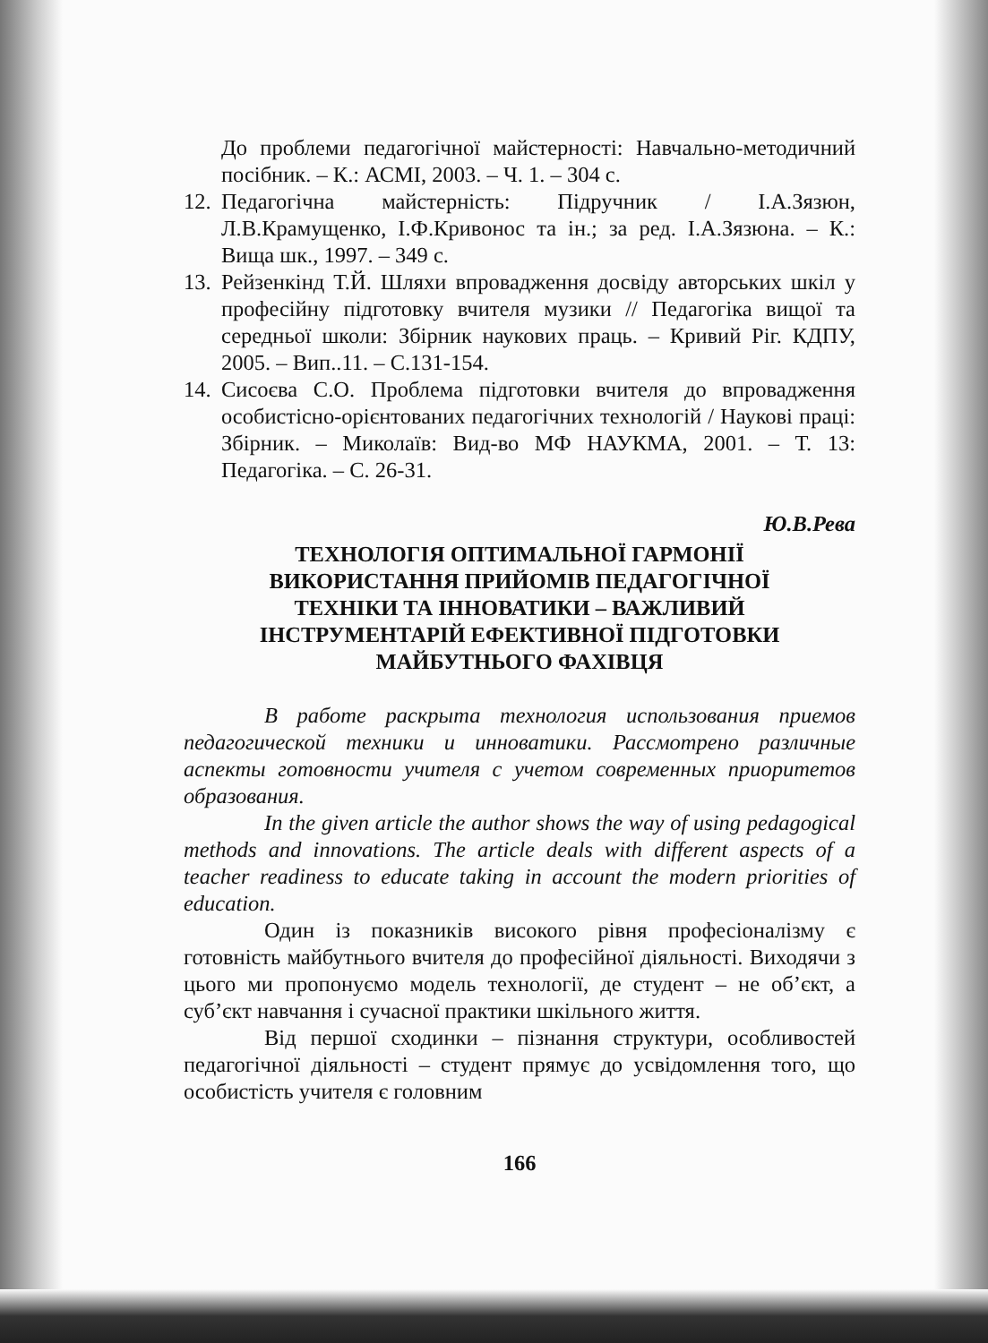До проблеми педагогічної майстерності: Навчально-методичний посібник. – К.: АСМІ, 2003. – Ч. 1. – 304 с.
12.
Педагогічна майстерність: Підручник / І.А.Зязюн, Л.В.Крамущенко, І.Ф.Кривонос та ін.; за ред. І.А.Зязюна. – К.: Вища шк., 1997. – 349 с.
13.
Рейзенкінд Т.Й. Шляхи впровадження досвіду авторських шкіл у професійну підготовку вчителя музики // Педагогіка вищої та середньої школи: Збірник наукових праць. – Кривий Ріг. КДПУ, 2005. – Вип..11. – С.131-154.
14.
Сисоєва С.О. Проблема підготовки вчителя до впровадження особистісно-орієнтованих педагогічних технологій / Наукові праці: Збірник. – Миколаїв: Вид-во МФ НАУКМА, 2001. – Т. 13: Педагогіка. – С. 26-31.
Ю.В.Рева
ТЕХНОЛОГІЯ ОПТИМАЛЬНОЇ ГАРМОНІЇ
ВИКОРИСТАННЯ ПРИЙОМІВ ПЕДАГОГІЧНОЇ
ТЕХНІКИ ТА ІННОВАТИКИ – ВАЖЛИВИЙ
ІНСТРУМЕНТАРІЙ ЕФЕКТИВНОЇ ПІДГОТОВКИ
МАЙБУТНЬОГО ФАХІВЦЯ
В работе раскрыта технология использования приемов педагогической техники и инноватики. Рассмотрено различные аспекты готовности учителя с учетом современных приоритетов образования.
In the given article the author shows the way of using pedagogical methods and innovations. The article deals with different aspects of a teacher readiness to educate taking in account the modern priorities of education.
Один із показників високого рівня професіоналізму є готовність майбутнього вчителя до професійної діяльності. Виходячи з цього ми пропонуємо модель технології, де студент – не об’єкт, а суб’єкт навчання і сучасної практики шкільного життя.
Від першої сходинки – пізнання структури, особливостей педагогічної діяльності – студент прямує до усвідомлення того, що особистість учителя є головним
166